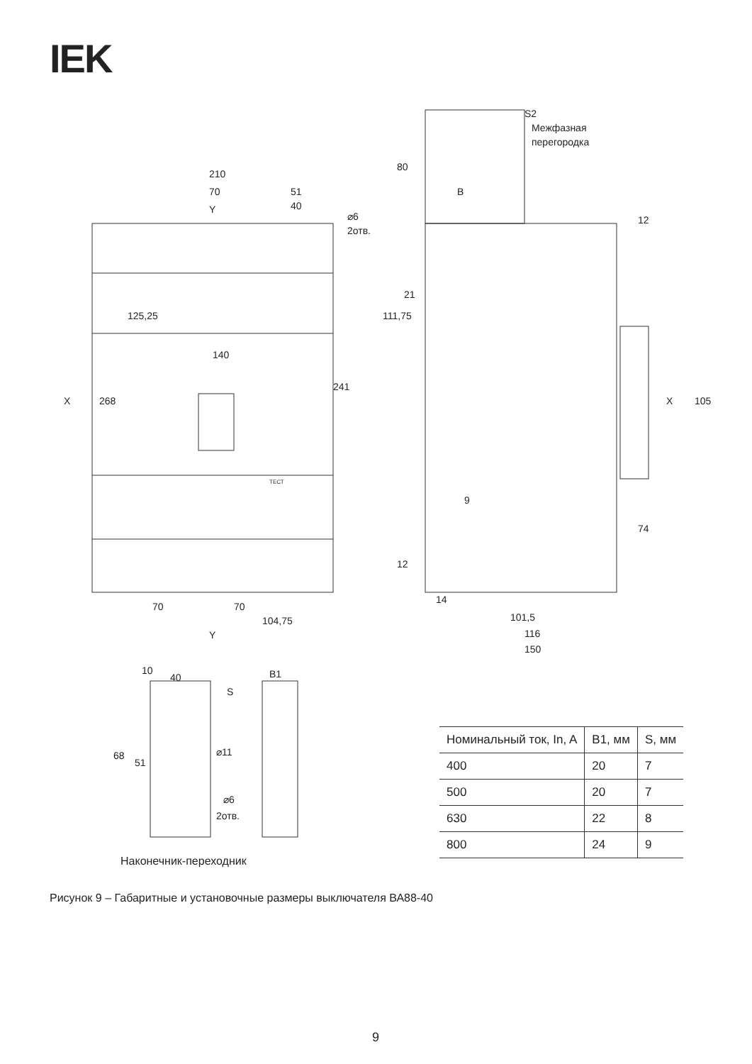IEK
210
70
51
40
268
X
X
140
241
125,25
70
70
104,75
Y
Y
S2
Межфазная
перегородка
80
111,75
21
105
74
14
101,5
116
150
B
9
12
12
⌀6
2отв.
40
10
S
⌀11
68
51
⌀6
2отв.
B1
ТЕСТ
| Номинальный ток, In, A | B1, мм | S, мм |
| --- | --- | --- |
| 400 | 20 | 7 |
| 500 | 20 | 7 |
| 630 | 22 | 8 |
| 800 | 24 | 9 |
Наконечник-переходник
Рисунок 9 – Габаритные и установочные размеры выключателя ВА88-40
9